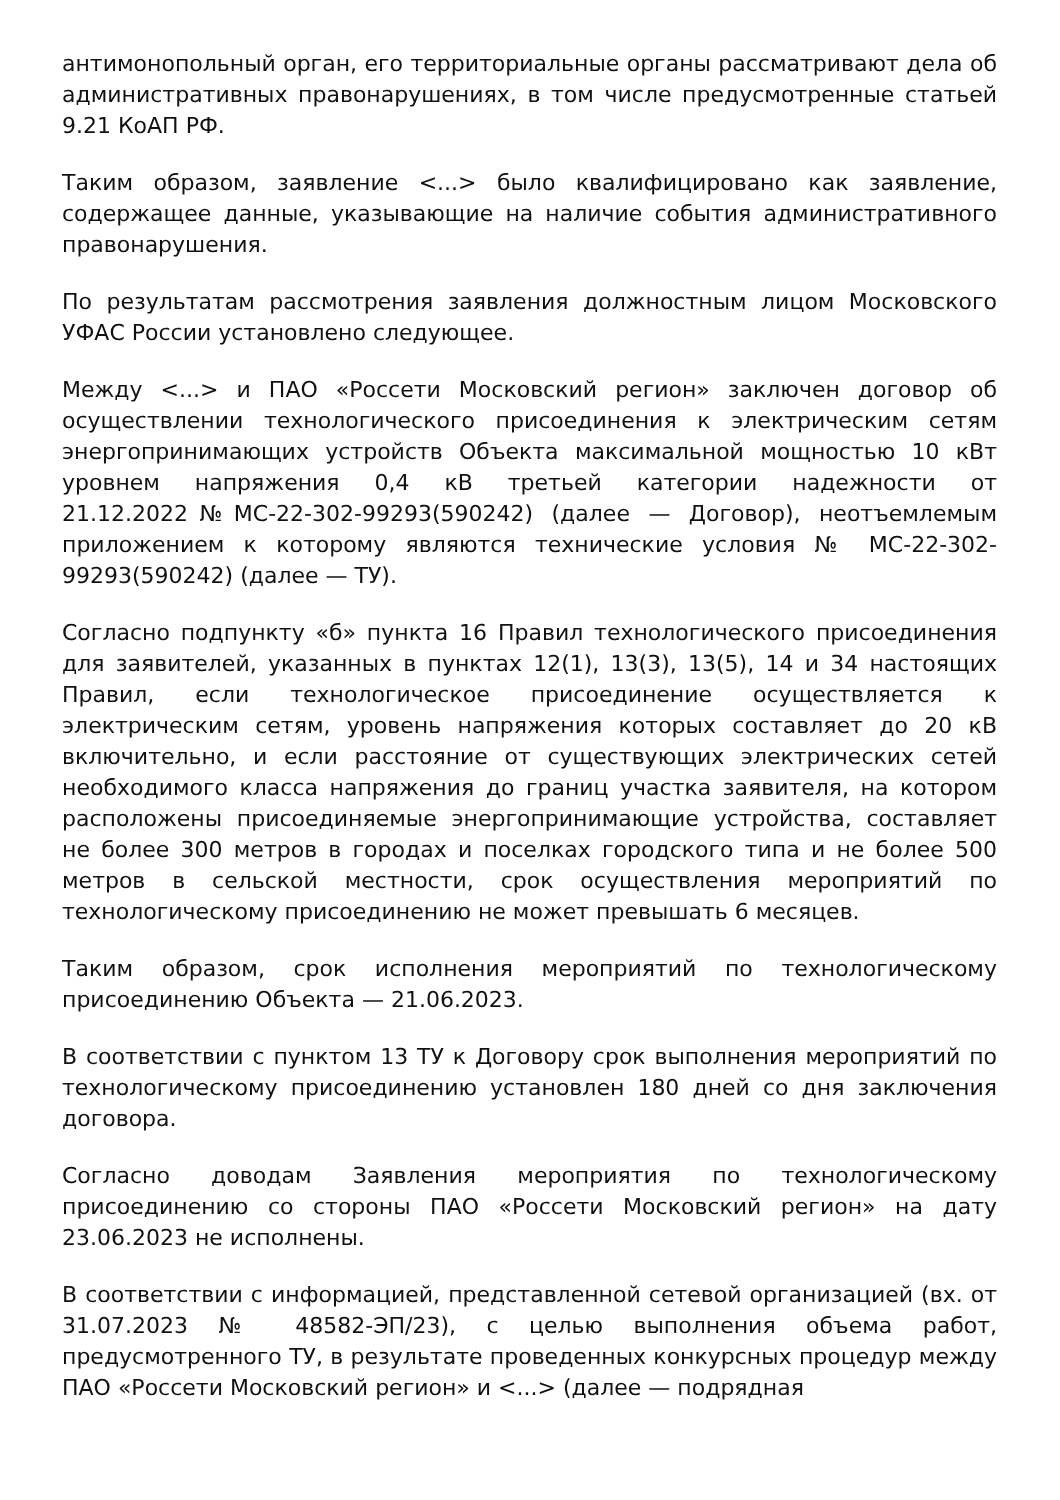антимонопольный орган, его территориальные органы рассматривают дела об административных правонарушениях, в том числе предусмотренные статьей 9.21 КоАП РФ.
Таким образом, заявление <...> было квалифицировано как заявление, содержащее данные, указывающие на наличие события административного правонарушения.
По результатам рассмотрения заявления должностным лицом Московского УФАС России установлено следующее.
Между <...> и ПАО «Россети Московский регион» заключен договор об осуществлении технологического присоединения к электрическим сетям энергопринимающих устройств Объекта максимальной мощностью 10 кВт уровнем напряжения 0,4 кВ третьей категории надежности от 21.12.2022№МС-22-302-99293(590242) (далее — Договор), неотъемлемым приложением к которому являются технические условия № МС-22-302-99293(590242) (далее — ТУ).
Согласно подпункту «б» пункта 16 Правил технологического присоединения для заявителей, указанных в пунктах 12(1), 13(3), 13(5), 14 и 34 настоящих Правил, если технологическое присоединение осуществляется к электрическим сетям, уровень напряжения которых составляет до 20 кВ включительно, и если расстояние от существующих электрических сетей необходимого класса напряжения до границ участка заявителя, на котором расположены присоединяемые энергопринимающие устройства, составляет не более 300 метров в городах и поселках городского типа и не более 500 метров в сельской местности, срок осуществления мероприятий по технологическому присоединению не может превышать 6 месяцев.
Таким образом, срок исполнения мероприятий по технологическому присоединению Объекта — 21.06.2023.
В соответствии с пунктом 13 ТУ к Договору срок выполнения мероприятий по технологическому присоединению установлен 180 дней со дня заключения договора.
Согласно доводам Заявления мероприятия по технологическому присоединению со стороны ПАО «Россети Московский регион» на дату 23.06.2023 не исполнены.
В соответствии с информацией, представленной сетевой организацией (вх. от 31.07.2023 № 48582-ЭП/23), с целью выполнения объема работ, предусмотренного ТУ, в результате проведенных конкурсных процедур между ПАО «Россети Московский регион» и <...> (далее — подрядная